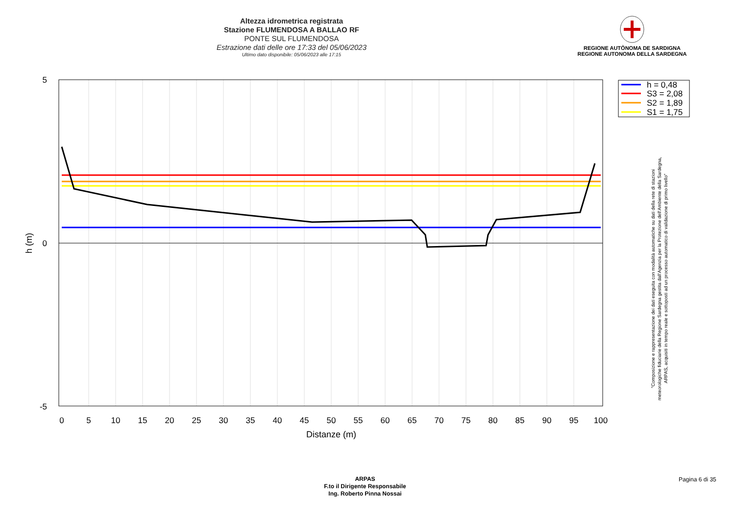Altezza idrometrica registrata
Stazione FLUMENDOSA A BALLAO RF
PONTE SUL FLUMENDOSA
Estrazione dati delle ore 17:33 del 05/06/2023
Ultimo dato disponibile: 05/06/2023 alle 17:15
REGIONE AUTÒNOMA DE SARDIGNA
REGIONE AUTONOMA DELLA SARDEGNA
5
0
-5
h (m)
0
5
10
15
20
25
30
35
40
45
50
55
60
65
70
75
80
85
90
95
100
Distanze (m)
h = 0,48
S3 = 2,08
S2 = 1,89
S1 = 1,75
"Composizione e rappresentazione dei dati eseguita con modalità automatiche su dati della rete di stazioni
meteorologiche fiduciarie della Regione Sardegna gestita dall'Agenzia per la Protezione dell'Ambiente della Sardegna,
ARPAS, acquisiti in tempo reale e sottoposti ad un processo automatico di validazione di primo livello"
ARPAS
F.to il Dirigente Responsabile
Ing. Roberto Pinna Nossai
Pagina 6 di 35